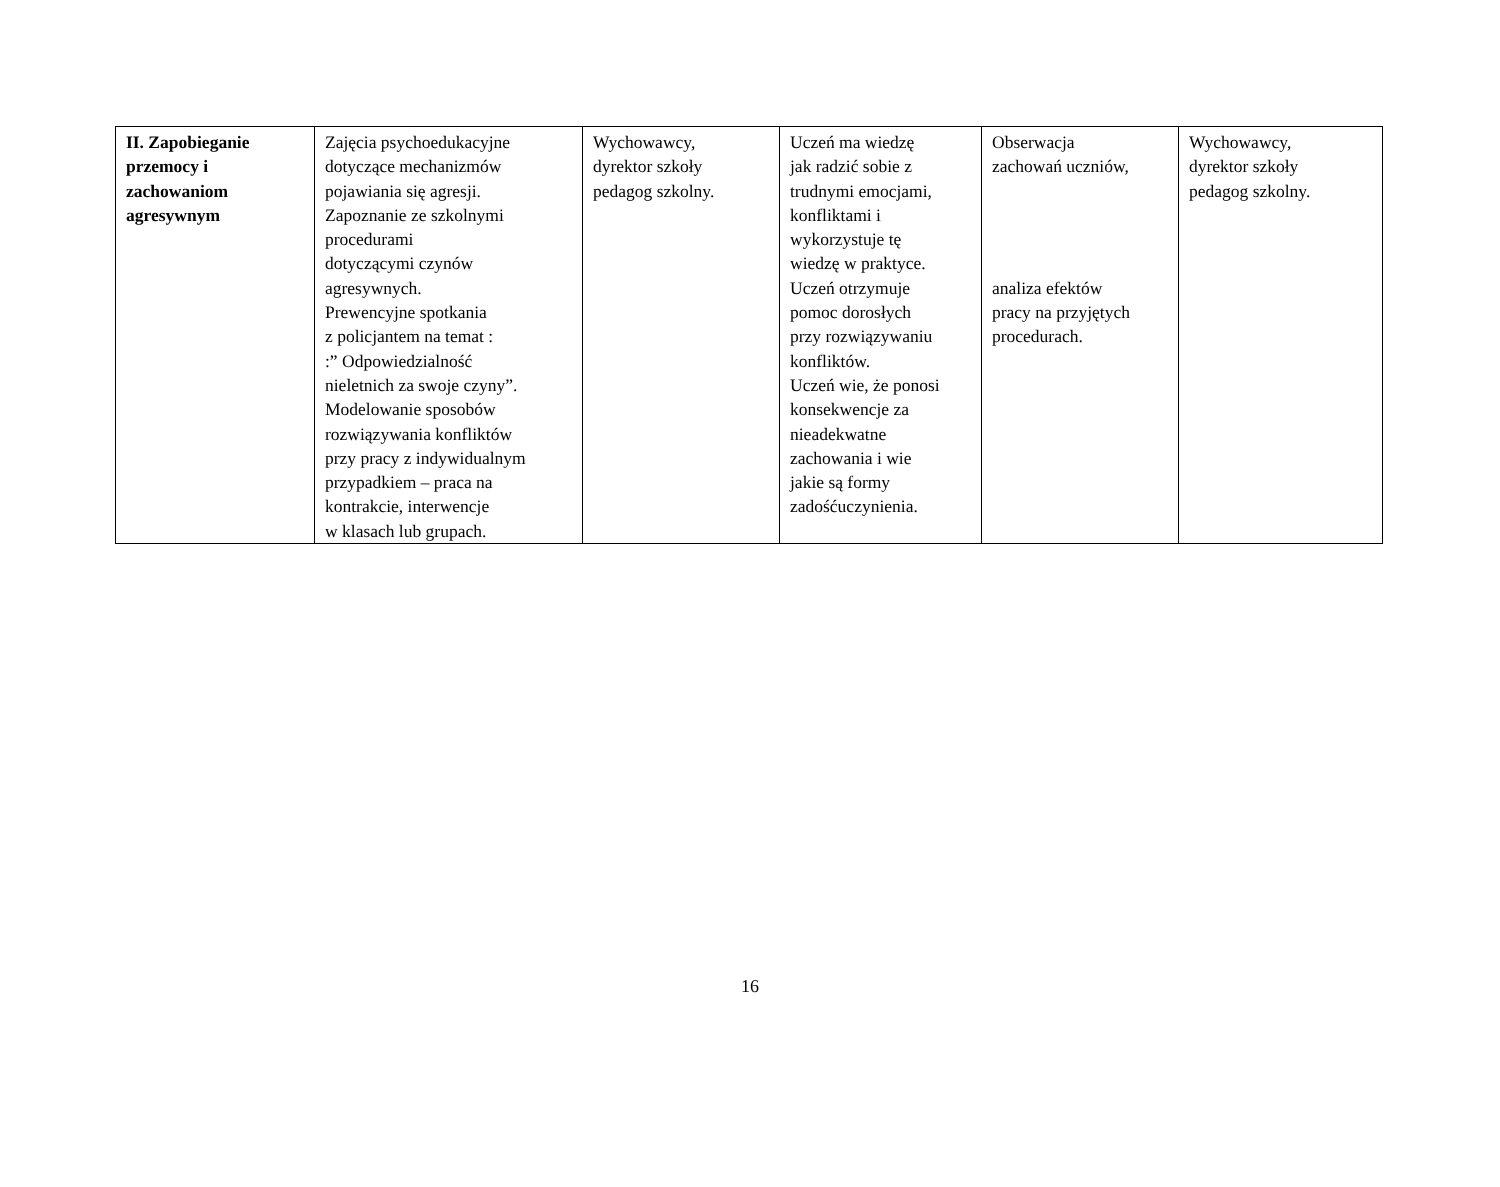| II. Zapobieganie przemocy i zachowaniom agresywnym | Zajęcia psychoedukacyjne dotyczące mechanizmów pojawiania się agresji. Zapoznanie ze szkolnymi procedurami dotyczącymi czynów agresywnych. Prewencyjne spotkania z policjantem na temat : :” Odpowiedzialność nieletnich za swoje czyny”. Modelowanie sposobów rozwiązywania konfliktów przy pracy z indywidualnym przypadkiem – praca na kontrakcie, interwencje w klasach lub grupach. | Wychowawcy, dyrektor szkoły pedagog szkolny. | Uczeń ma wiedzę jak radzić sobie z trudnymi emocjami, konfliktami i wykorzystuje tę wiedzę w praktyce. Uczeń otrzymuje pomoc dorosłych przy rozwiązywaniu konfliktów. Uczeń wie, że ponosi konsekwencje za nieadekwatne zachowania i wie jakie są formy zadośćuczynienia. | Obserwacja zachowań uczniów, analiza efektów pracy na przyjętych procedurach. | Wychowawcy, dyrektor szkoły pedagog szkolny. |
16